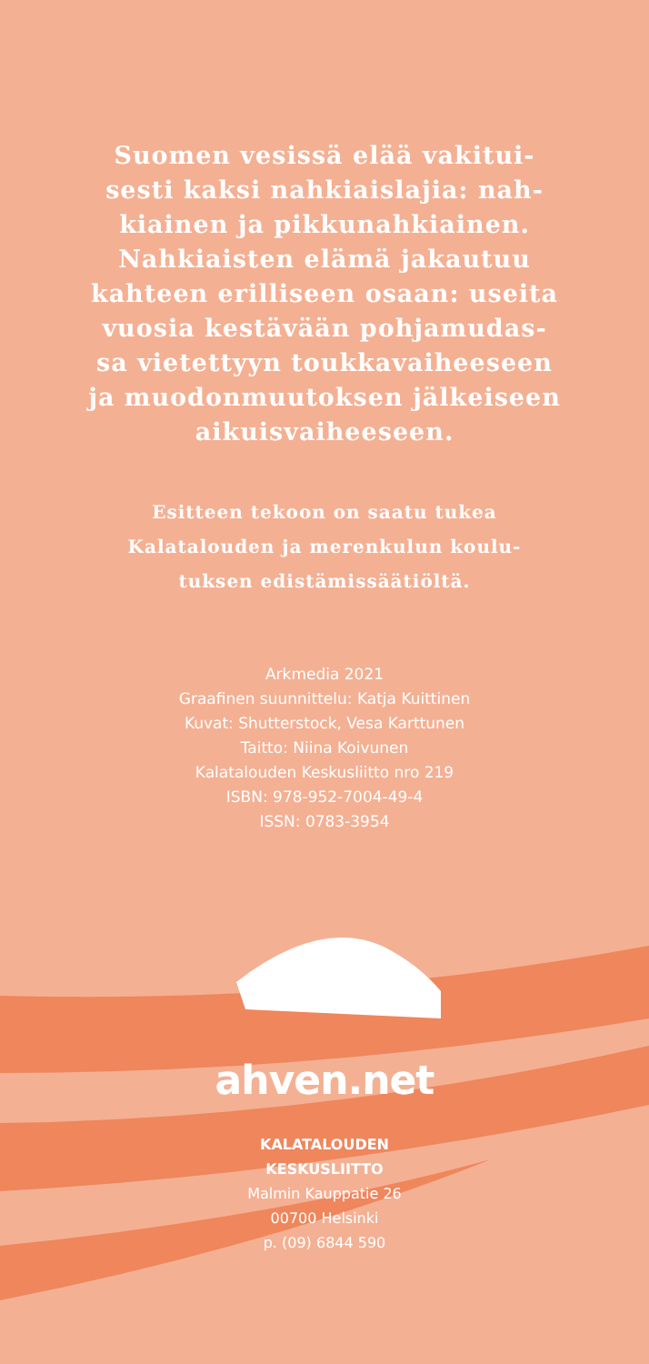Suomen vesissä elää vakitui-
sesti kaksi nahkiaislajia: nah-
kiainen ja pikkunahkiainen.
Nahkiaisten elämä jakautuu
kahteen erilliseen osaan: useita
vuosia kestävään pohjamudas-
sa vietettyyn toukkavaiheeseen
ja muodonmuutoksen jälkeiseen
aikuisvaiheeseen.
Esitteen tekoon on saatu tukea
Kalatalouden ja merenkulun koulu-
tuksen edistämissäätiöltä.
Arkmedia 2021
Graafinen suunnittelu: Katja Kuittinen
Kuvat: Shutterstock, Vesa Karttunen
Taitto: Niina Koivunen
Kalatalouden Keskusliitto nro 219
ISBN: 978-952-7004-49-4
ISSN: 0783-3954
ahven.net
KALATALOUDEN
KESKUSLIITTO
Malmin Kauppatie 26
00700 Helsinki
p. (09) 6844 590